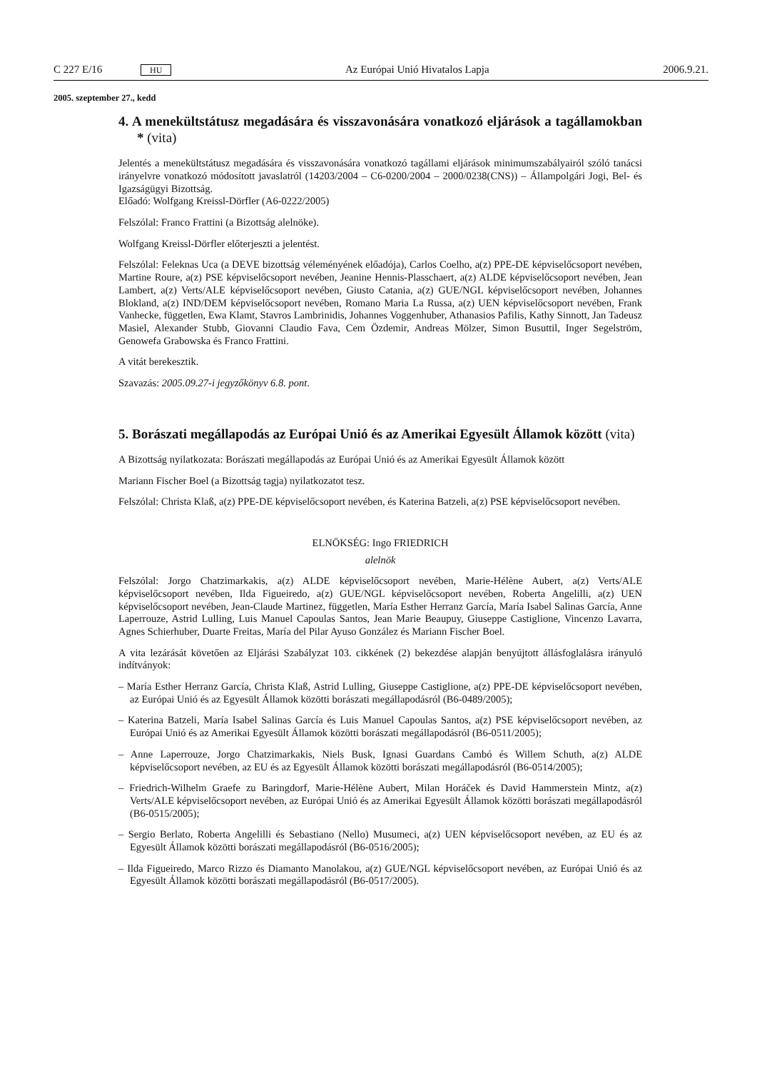C 227 E/16 HU
Az Európai Unió Hivatalos Lapja
2006.9.21.
2005. szeptember 27., kedd
4. A menekültstátusz megadására és visszavonására vonatkozó eljárások a tagállamokban * (vita)
Jelentés a menekültstátusz megadására és visszavonására vonatkozó tagállami eljárások minimumszabályairól szóló tanácsi irányelvre vonatkozó módosított javaslatról (14203/2004 – C6-0200/2004 – 2000/0238(CNS)) – Állampolgári Jogi, Bel- és Igazságügyi Bizottság.
Előadó: Wolfgang Kreissl-Dörfler (A6-0222/2005)
Felszólal: Franco Frattini (a Bizottság alelnöke).
Wolfgang Kreissl-Dörfler előterjeszti a jelentést.
Felszólal: Feleknas Uca (a DEVE bizottság véleményének előadója), Carlos Coelho, a(z) PPE-DE képviselőcsoport nevében, Martine Roure, a(z) PSE képviselőcsoport nevében, Jeanine Hennis-Plasschaert, a(z) ALDE képviselőcsoport nevében, Jean Lambert, a(z) Verts/ALE képviselőcsoport nevében, Giusto Catania, a(z) GUE/NGL képviselőcsoport nevében, Johannes Blokland, a(z) IND/DEM képviselőcsoport nevében, Romano Maria La Russa, a(z) UEN képviselőcsoport nevében, Frank Vanhecke, független, Ewa Klamt, Stavros Lambrinidis, Johannes Voggenhuber, Athanasios Pafilis, Kathy Sinnott, Jan Tadeusz Masiel, Alexander Stubb, Giovanni Claudio Fava, Cem Özdemir, Andreas Mölzer, Simon Busuttil, Inger Segelström, Genowefa Grabowska és Franco Frattini.
A vitát berekesztik.
Szavazás: 2005.09.27-i jegyzőkönyv 6.8. pont.
5. Borászati megállapodás az Európai Unió és az Amerikai Egyesült Államok között (vita)
A Bizottság nyilatkozata: Borászati megállapodás az Európai Unió és az Amerikai Egyesült Államok között
Mariann Fischer Boel (a Bizottság tagja) nyilatkozatot tesz.
Felszólal: Christa Klaß, a(z) PPE-DE képviselőcsoport nevében, és Katerina Batzeli, a(z) PSE képviselőcsoport nevében.
ELNÖKSÉG: Ingo FRIEDRICH
alelnök
Felszólal: Jorgo Chatzimarkakis, a(z) ALDE képviselőcsoport nevében, Marie-Hélène Aubert, a(z) Verts/ALE képviselőcsoport nevében, Ilda Figueiredo, a(z) GUE/NGL képviselőcsoport nevében, Roberta Angelilli, a(z) UEN képviselőcsoport nevében, Jean-Claude Martinez, független, María Esther Herranz García, María Isabel Salinas García, Anne Laperrouze, Astrid Lulling, Luis Manuel Capoulas Santos, Jean Marie Beaupuy, Giuseppe Castiglione, Vincenzo Lavarra, Agnes Schierhuber, Duarte Freitas, María del Pilar Ayuso González és Mariann Fischer Boel.
A vita lezárását követően az Eljárási Szabályzat 103. cikkének (2) bekezdése alapján benyújtott állásfoglalásra irányuló indítványok:
– María Esther Herranz García, Christa Klaß, Astrid Lulling, Giuseppe Castiglione, a(z) PPE-DE képviselőcsoport nevében, az Európai Unió és az Egyesült Államok közötti borászati megállapodásról (B6-0489/2005);
– Katerina Batzeli, María Isabel Salinas García és Luis Manuel Capoulas Santos, a(z) PSE képviselőcsoport nevében, az Európai Unió és az Amerikai Egyesült Államok közötti borászati megállapodásról (B6-0511/2005);
– Anne Laperrouze, Jorgo Chatzimarkakis, Niels Busk, Ignasi Guardans Cambó és Willem Schuth, a(z) ALDE képviselőcsoport nevében, az EU és az Egyesült Államok közötti borászati megállapodásról (B6-0514/2005);
– Friedrich-Wilhelm Graefe zu Baringdorf, Marie-Hélène Aubert, Milan Horáček és David Hammerstein Mintz, a(z) Verts/ALE képviselőcsoport nevében, az Európai Unió és az Amerikai Egyesült Államok közötti borászati megállapodásról (B6-0515/2005);
– Sergio Berlato, Roberta Angelilli és Sebastiano (Nello) Musumeci, a(z) UEN képviselőcsoport nevében, az EU és az Egyesült Államok közötti borászati megállapodásról (B6-0516/2005);
– Ilda Figueiredo, Marco Rizzo és Diamanto Manolakou, a(z) GUE/NGL képviselőcsoport nevében, az Európai Unió és az Egyesült Államok közötti borászati megállapodásról (B6-0517/2005).